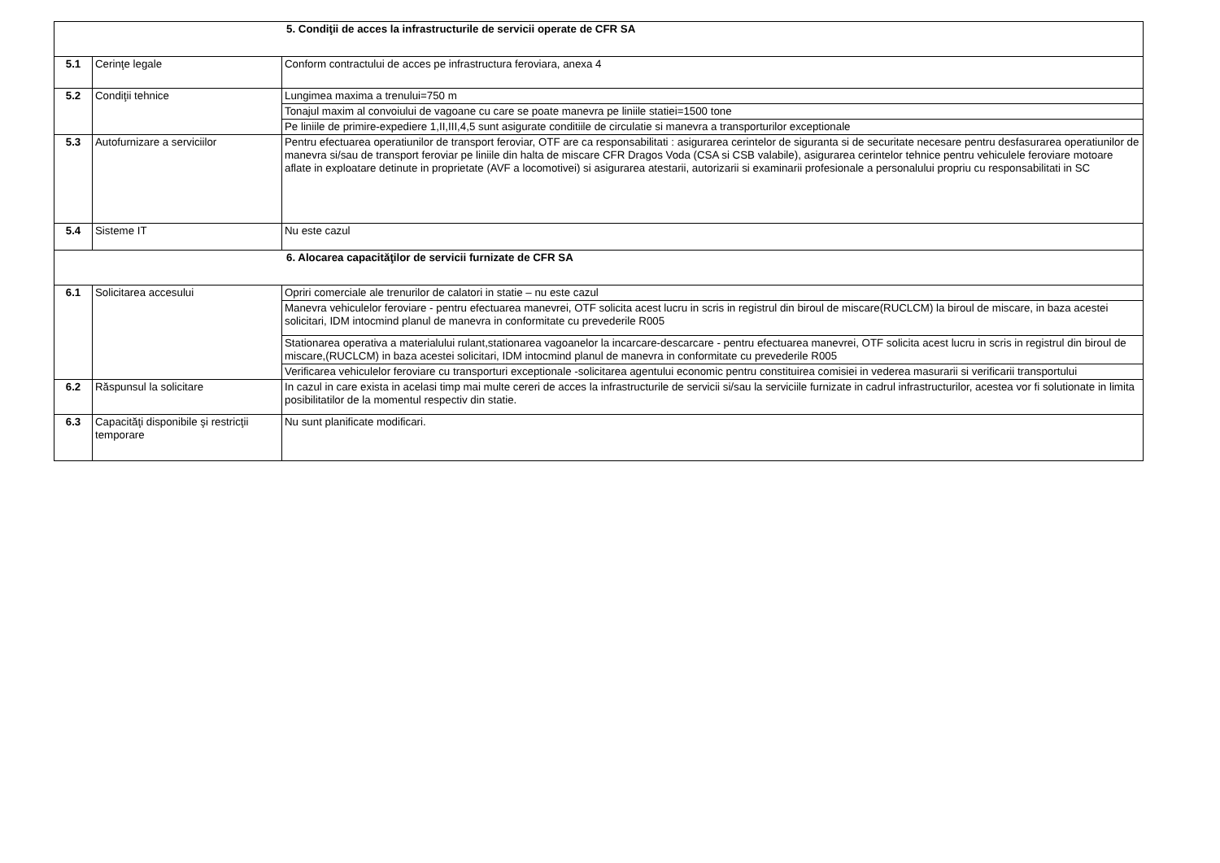| 5. Condiţii de acces la infrastructurile de servicii operate de CFR SA | | |
| 5.1 | Cerinţe legale | Conform contractului de acces pe infrastructura feroviara, anexa 4 |
| 5.2 | Condiţii tehnice | Lungimea maxima a trenului=750 m |
| | | Tonajul maxim al convoiului de vagoane cu care se poate manevra pe liniile statiei=1500 tone |
| | | Pe liniile de primire-expediere 1,II,III,4,5 sunt asigurate conditiile de circulatie si manevra a transporturilor exceptionale |
| 5.3 | Autofurnizare a serviciilor | Pentru efectuarea operatiunilor de transport feroviar, OTF are ca responsabilitati : asigurarea cerintelor de siguranta si de securitate necesare pentru desfasurarea operatiunilor de manevra si/sau de transport feroviar pe liniile din halta de miscare CFR Dragos Voda (CSA si CSB valabile), asigurarea cerintelor tehnice pentru vehiculele feroviare motoare aflate in exploatare detinute in proprietate (AVF a locomotivei) si asigurarea atestarii, autorizarii si examinarii profesionale a personalului propriu cu responsabilitati in SC |
| 5.4 | Sisteme IT | Nu este cazul |
| 6. Alocarea capacităţilor de servicii furnizate de CFR SA | | |
| 6.1 | Solicitarea accesului | Opriri comerciale ale trenurilor de calatori in statie – nu este cazul |
| | | Manevra vehiculelor feroviare - pentru efectuarea manevrei, OTF solicita acest lucru in scris in registrul din biroul de miscare(RUCLCM) la biroul de miscare, in baza acestei solicitari, IDM intocmind planul de manevra in conformitate cu prevederile R005 |
| | | Stationarea operativa a materialului rulant,stationarea vagoanelor la incarcare-descarcare - pentru efectuarea manevrei, OTF solicita acest lucru in scris in registrul din biroul de miscare,(RUCLCM) in baza acestei solicitari, IDM intocmind planul de manevra in conformitate cu prevederile R005 |
| | | Verificarea vehiculelor feroviare cu transporturi exceptionale -solicitarea agentului economic pentru constituirea comisiei in vederea masurarii si verificarii transportului |
| 6.2 | Răspunsul la solicitare | In cazul in care exista in acelasi timp mai multe cereri de acces la infrastructurile de servicii si/sau la serviciile furnizate in cadrul infrastructurilor, acestea vor fi solutionate in limita posibilitatilor de la momentul respectiv din statie. |
| 6.3 | Capacităţi disponibile şi restricţii temporare | Nu sunt planificate modificari. |